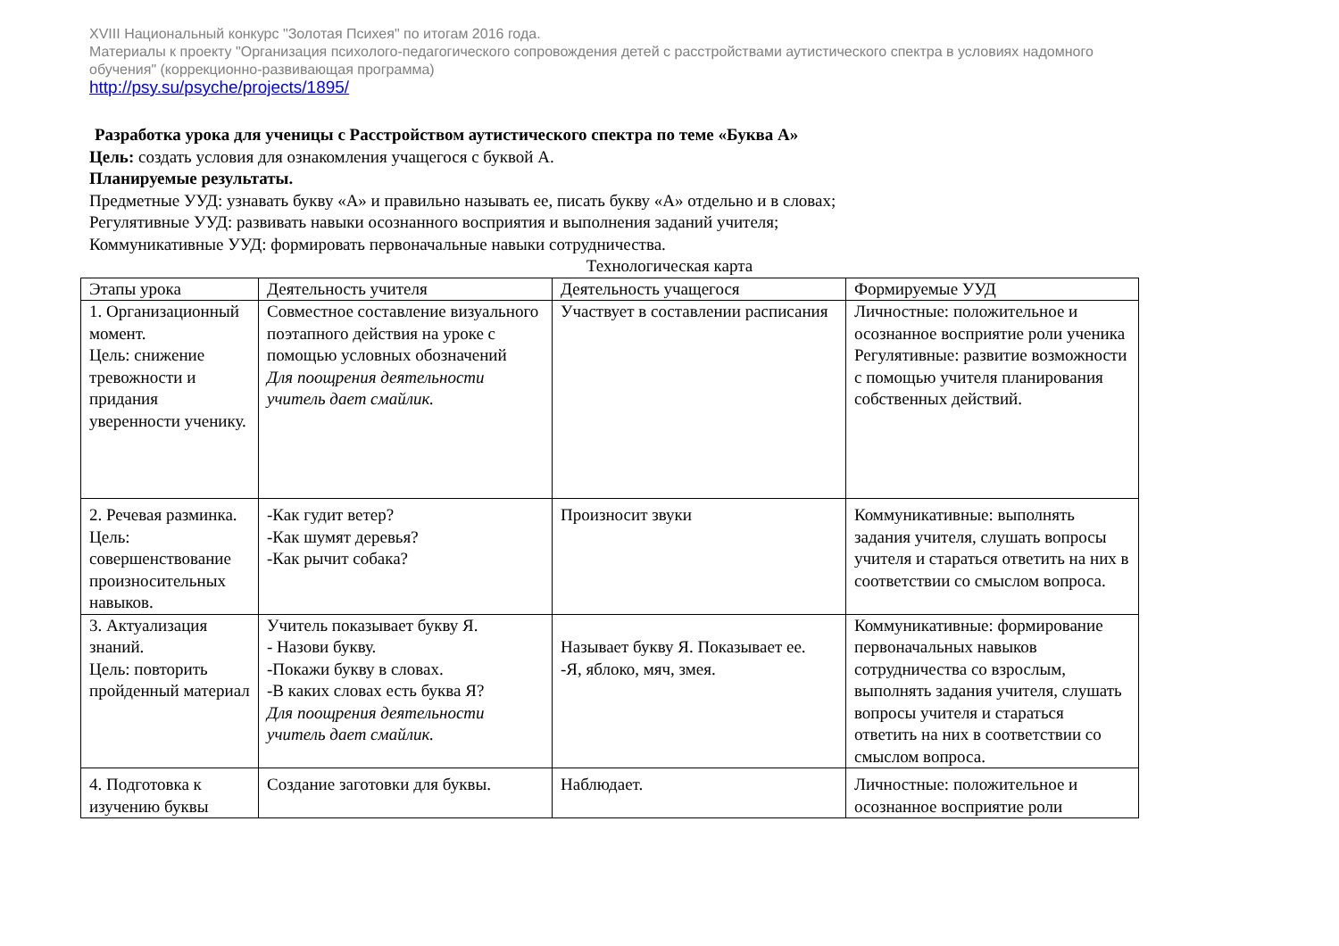XVIII Национальный конкурс "Золотая Психея" по итогам 2016 года.
Материалы к проекту "Организация психолого-педагогического сопровождения детей с расстройствами аутистического спектра в условиях надомного обучения" (коррекционно-развивающая программа)
http://psy.su/psyche/projects/1895/
Разработка урока для ученицы с Расстройством аутистического спектра по теме «Буква А»
Цель: создать условия для ознакомления учащегося с буквой А.
Планируемые результаты.
Предметные УУД: узнавать букву «А» и правильно называть ее, писать букву «А» отдельно и в словах;
Регулятивные УУД: развивать навыки осознанного восприятия и выполнения заданий учителя;
Коммуникативные УУД: формировать первоначальные навыки сотрудничества.
Технологическая карта
| Этапы урока | Деятельность учителя | Деятельность учащегося | Формируемые УУД |
| 1. Организационный момент. Цель: снижение тревожности и придания уверенности ученику. | Совместное составление визуального поэтапного действия на уроке с помощью условных обозначений Для поощрения деятельности учитель дает смайлик. | Участвует в составлении расписания | Личностные: положительное и осознанное восприятие роли ученика Регулятивные: развитие возможности с помощью учителя планирования собственных действий. |
| 2. Речевая разминка. Цель: совершенствование произносительных навыков. | -Как гудит ветер? -Как шумят деревья? -Как рычит собака? | Произносит звуки | Коммуникативные: выполнять задания учителя, слушать вопросы учителя и стараться ответить на них в соответствии со смыслом вопроса. |
| 3. Актуализация знаний. Цель: повторить пройденный материал | Учитель показывает букву Я. - Назови букву. -Покажи букву в словах. -В каких словах есть буква Я? Для поощрения деятельности учитель дает смайлик. | Называет букву Я. Показывает ее. -Я, яблоко, мяч, змея. | Коммуникативные: формирование первоначальных навыков сотрудничества со взрослым, выполнять задания учителя, слушать вопросы учителя и стараться ответить на них в соответствии со смыслом вопроса. |
| 4. Подготовка к изучению буквы | Создание заготовки для буквы. | Наблюдает. | Личностные: положительное и осознанное восприятие роли |